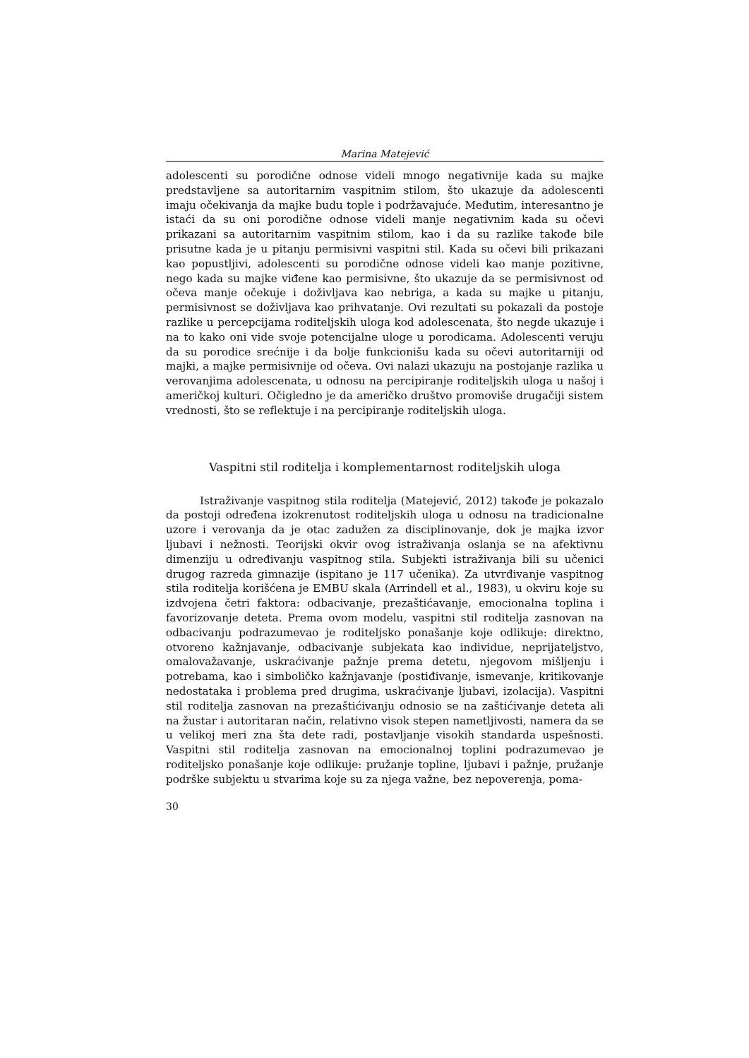Marina Matejević
adolescenti su porodične odnose videli mnogo negativnije kada su majke predstavljene sa autoritarnim vaspitnim stilom, što ukazuje da adolescenti imaju očekivanja da majke budu tople i podržavajuće. Međutim, interesantno je istaći da su oni porodične odnose videli manje negativnim kada su očevi prikazani sa autoritarnim vaspitnim stilom, kao i da su razlike takođe bile prisutne kada je u pitanju permisivni vaspitni stil. Kada su očevi bili prikazani kao popustljivi, adolescenti su porodične odnose videli kao manje pozitivne, nego kada su majke viđene kao permisivne, što ukazuje da se permisivnost od očeva manje očekuje i doživljava kao nebriga, a kada su majke u pitanju, permisivnost se doživljava kao prihvatanje. Ovi rezultati su pokazali da postoje razlike u percepcijama roditeljskih uloga kod adolescenata, što negde ukazuje i na to kako oni vide svoje potencijalne uloge u porodicama. Adolescenti veruju da su porodice srećnije i da bolje funkcionišu kada su očevi autoritarniji od majki, a majke permisivnije od očeva. Ovi nalazi ukazuju na postojanje razlika u verovanjima adolescenata, u odnosu na percipiranje roditeljskih uloga u našoj i američkoj kulturi. Očigledno je da američko društvo promoviše drugačiji sistem vrednosti, što se reflektuje i na percipiranje roditeljskih uloga.
Vaspitni stil roditelja i komplementarnost roditeljskih uloga
Istraživanje vaspitnog stila roditelja (Matejević, 2012) takođe je pokazalo da postoji određena izokrenutost roditeljskih uloga u odnosu na tradicionalne uzore i verovanja da je otac zadužen za disciplinovanje, dok je majka izvor ljubavi i nežnosti. Teorijski okvir ovog istraživanja oslanja se na afektivnu dimenziju u određivanju vaspitnog stila. Subjekti istraživanja bili su učenici drugog razreda gimnazije (ispitano je 117 učenika). Za utvrđivanje vaspitnog stila roditelja korišćena je EMBU skala (Arrindell et al., 1983), u okviru koje su izdvojena četri faktora: odbacivanje, prezaštićavanje, emocionalna toplina i favorizovanje deteta. Prema ovom modelu, vaspitni stil roditelja zasnovan na odbacivanju podrazumevao je roditeljsko ponašanje koje odlikuje: direktno, otvoreno kažnjavanje, odbacivanje subjekata kao individue, neprijateljstvo, omalovažavanje, uskraćivanje pažnje prema detetu, njegovom mišljenju i potrebama, kao i simboličko kažnjavanje (postiđivanje, ismevanje, kritikovanje nedostataka i problema pred drugima, uskraćivanje ljubavi, izolacija). Vaspitni stil roditelja zasnovan na prezaštićivanju odnosio se na zaštićivanje deteta ali na žustar i autoritaran način, relativno visok stepen nametljivosti, namera da se u velikoj meri zna šta dete radi, postavljanje visokih standarda uspešnosti. Vaspitni stil roditelja zasnovan na emocionalnoj toplini podrazumevao je roditeljsko ponašanje koje odlikuje: pružanje topline, ljubavi i pažnje, pružanje podrške subjektu u stvarima koje su za njega važne, bez nepoverenja, poma-
30